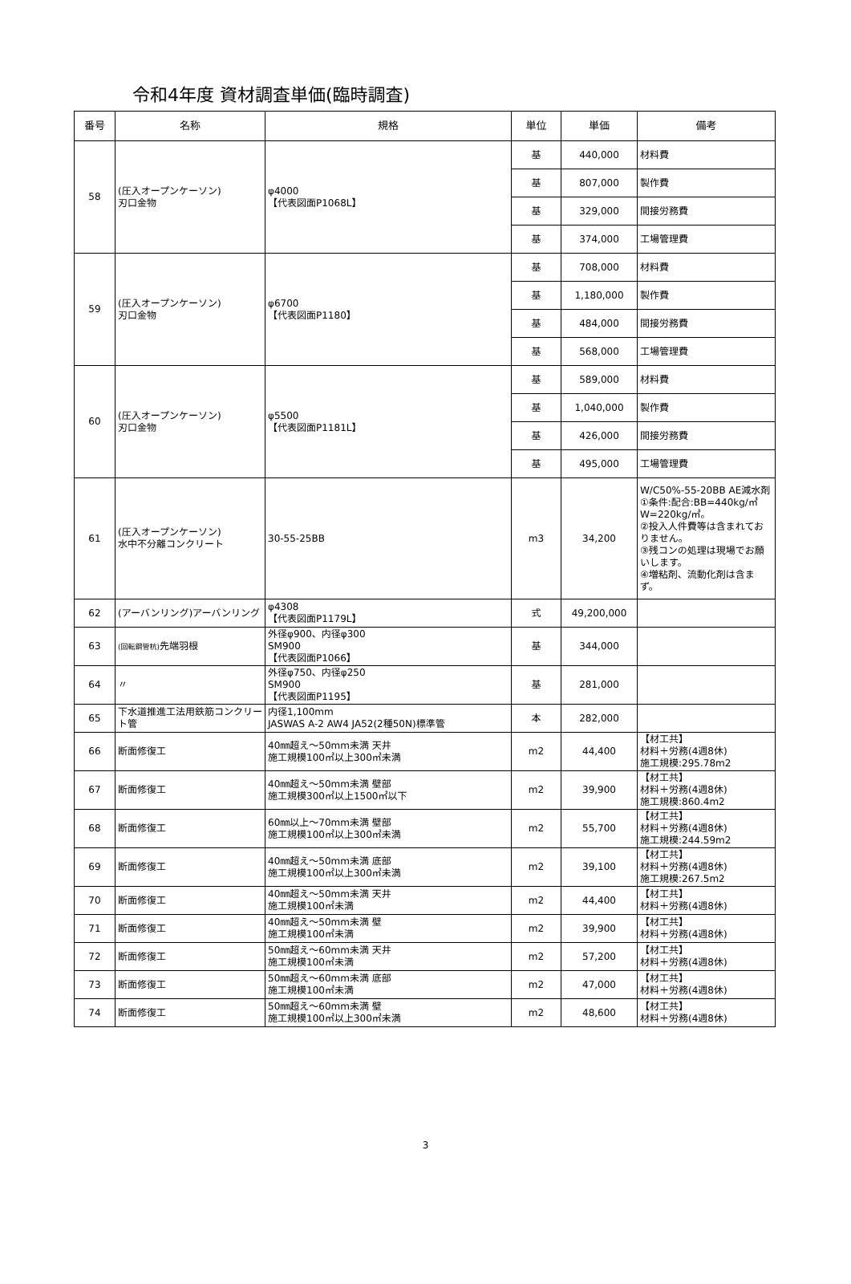令和4年度 資材調査単価(臨時調査)
| 番号 | 名称 | 規格 | 単位 | 単価 | 備考 |
| --- | --- | --- | --- | --- | --- |
| 58 | (圧入オープンケーソン) 刃口金物 | φ4000 【代表図面P1068L】 | 基 | 440,000 | 材料費 |
| | | | 基 | 807,000 | 製作費 |
| | | | 基 | 329,000 | 間接労務費 |
| | | | 基 | 374,000 | 工場管理費 |
| 59 | (圧入オープンケーソン) 刃口金物 | φ6700 【代表図面P1180】 | 基 | 708,000 | 材料費 |
| | | | 基 | 1,180,000 | 製作費 |
| | | | 基 | 484,000 | 間接労務費 |
| | | | 基 | 568,000 | 工場管理費 |
| 60 | (圧入オープンケーソン) 刃口金物 | φ5500 【代表図面P1181L】 | 基 | 589,000 | 材料費 |
| | | | 基 | 1,040,000 | 製作費 |
| | | | 基 | 426,000 | 間接労務費 |
| | | | 基 | 495,000 | 工場管理費 |
| 61 | (圧入オープンケーソン) 水中不分離コンクリート | 30-55-25BB | m3 | 34,200 | W/C50%-55-20BB AE減水剤 ①条件:配合:BB=440kg/㎥ W=220kg/㎥。 ②投入人件費等は含まれておりません。 ③残コンの処理は現場でお願いします。 ④増粘剤、流動化剤は含まず。 |
| 62 | (アーバンリング)アーバンリング | φ4308 【代表図面P1179L】 | 式 | 49,200,000 | |
| 63 | (回転鋼管杭) 先端羽根 | 外径φ900、内径φ300 SM900 【代表図面P1066】 | 基 | 344,000 | |
| 64 | 〃 | 外径φ750、内径φ250 SM900 【代表図面P1195】 | 基 | 281,000 | |
| 65 | 下水道推進工法用鉄筋コンクリート管 | 内径1,100mm JASWAS A-2 AW4 JA52(2種50N)標準管 | 本 | 282,000 | |
| 66 | 断面修復工 | 40㎜超え～50mm未満 天井 施工規模100㎡以上300㎡未満 | m2 | 44,400 | 【材工共】 材料＋労務(4週8休) 施工規模:295.78m2 |
| 67 | 断面修復工 | 40㎜超え～50mm未満 壁部 施工規模300㎡以上1500㎡以下 | m2 | 39,900 | 【材工共】 材料＋労務(4週8休) 施工規模:860.4m2 |
| 68 | 断面修復工 | 60㎜以上～70mm未満 壁部 施工規模100㎡以上300㎡未満 | m2 | 55,700 | 【材工共】 材料＋労務(4週8休) 施工規模:244.59m2 |
| 69 | 断面修復工 | 40㎜超え～50mm未満 底部 施工規模100㎡以上300㎡未満 | m2 | 39,100 | 【材工共】 材料＋労務(4週8休) 施工規模:267.5m2 |
| 70 | 断面修復工 | 40㎜超え～50mm未満 天井 施工規模100㎡未満 | m2 | 44,400 | 【材工共】 材料＋労務(4週8休) |
| 71 | 断面修復工 | 40㎜超え～50mm未満 壁 施工規模100㎡未満 | m2 | 39,900 | 【材工共】 材料＋労務(4週8休) |
| 72 | 断面修復工 | 50㎜超え～60mm未満 天井 施工規模100㎡未満 | m2 | 57,200 | 【材工共】 材料＋労務(4週8休) |
| 73 | 断面修復工 | 50㎜超え～60mm未満 底部 施工規模100㎡未満 | m2 | 47,000 | 【材工共】 材料＋労務(4週8休) |
| 74 | 断面修復工 | 50㎜超え～60mm未満 壁 施工規模100㎡以上300㎡未満 | m2 | 48,600 | 【材工共】 材料＋労務(4週8休) |
3